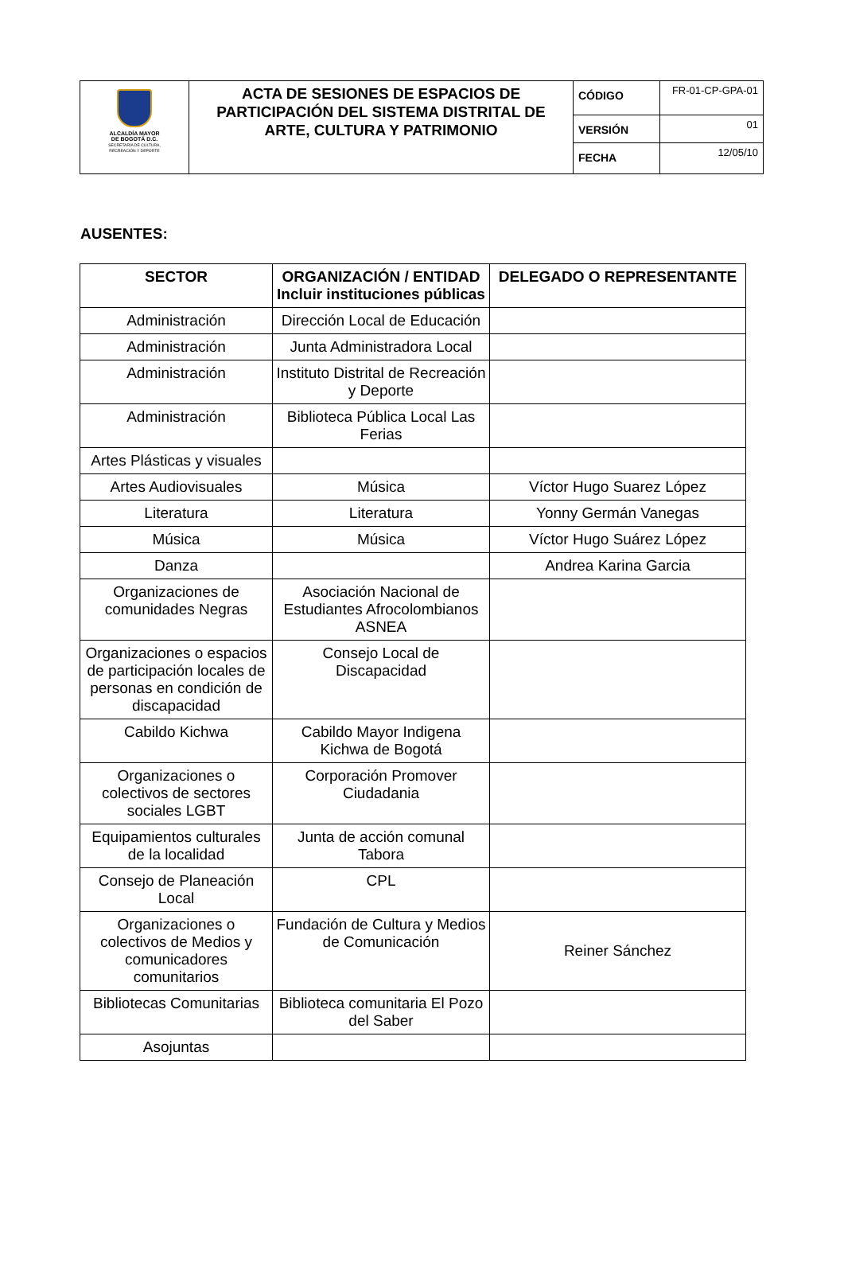| ALCALDÍA MAYOR DE BOGOTÁ D.C. SECRETARÍA DE CULTURA, RECREACIÓN Y DEPORTE | ACTA DE SESIONES DE ESPACIOS DE PARTICIPACIÓN DEL SISTEMA DISTRITAL DE ARTE, CULTURA Y PATRIMONIO | CÓDIGO | FR-01-CP-GPA-01 |
| | | VERSIÓN | 01 |
| | | FECHA | 12/05/10 |
AUSENTES:
| SECTOR | ORGANIZACIÓN / ENTIDAD Incluir instituciones públicas | DELEGADO O REPRESENTANTE |
| --- | --- | --- |
| Administración | Dirección Local de Educación | |
| Administración | Junta Administradora Local | |
| Administración | Instituto Distrital de Recreación y Deporte | |
| Administración | Biblioteca Pública Local Las Ferias | |
| Artes Plásticas y visuales | | |
| Artes Audiovisuales | Música | Víctor Hugo Suarez López |
| Literatura | Literatura | Yonny Germán Vanegas |
| Música | Música | Víctor Hugo Suárez López |
| Danza | | Andrea Karina Garcia |
| Organizaciones de comunidades Negras | Asociación Nacional de Estudiantes Afrocolombianos ASNEA | |
| Organizaciones o espacios de participación locales de personas en condición de discapacidad | Consejo Local de Discapacidad | |
| Cabildo Kichwa | Cabildo Mayor Indigena Kichwa de Bogotá | |
| Organizaciones o colectivos de sectores sociales LGBT | Corporación Promover Ciudadania | |
| Equipamientos culturales de la localidad | Junta de acción comunal Tabora | |
| Consejo de Planeación Local | CPL | |
| Organizaciones o colectivos de Medios y comunicadores comunitarios | Fundación de Cultura y Medios de Comunicación | Reiner Sánchez |
| Bibliotecas Comunitarias | Biblioteca comunitaria El Pozo del Saber | |
| Asojuntas | | |